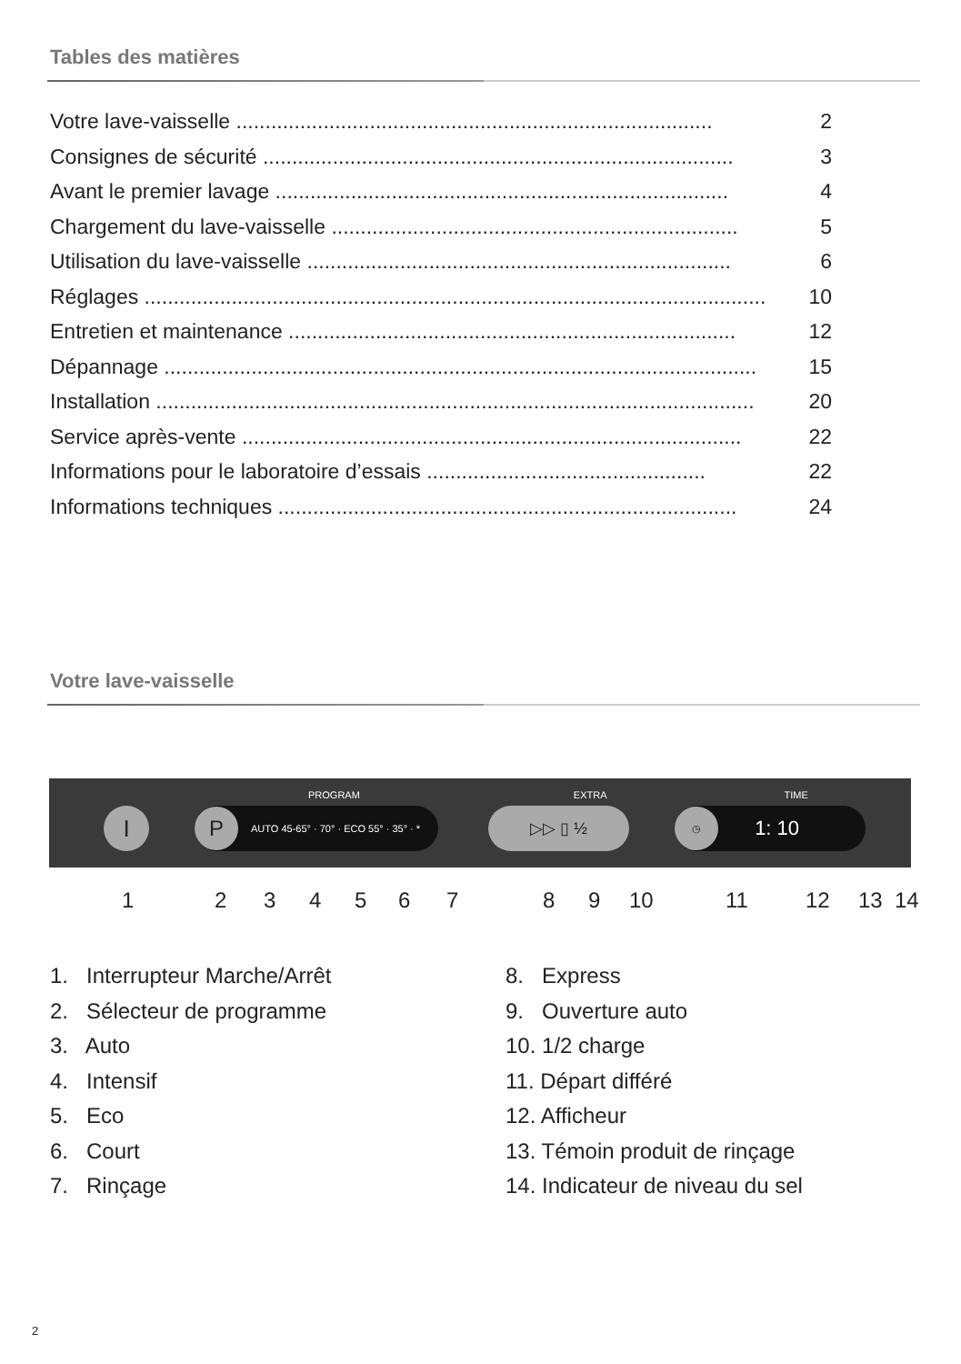Tables des matières
Votre lave-vaisselle .................................................................................. 2
Consignes de sécurité ................................................................................. 3
Avant le premier lavage .............................................................................. 4
Chargement du lave-vaisselle ...................................................................... 5
Utilisation du lave-vaisselle ......................................................................... 6
Réglages ........................................................................................................... 10
Entretien et maintenance ............................................................................. 12
Dépannage ...................................................................................................... 15
Installation ....................................................................................................... 20
Service après-vente ...................................................................................... 22
Informations pour le laboratoire d’essais ................................................ 22
Informations techniques ............................................................................... 24
Votre lave-vaisselle
PROGRAM EXTRA TIME
I P AUTO 45-65° · 70° · ECO 55° · 35° · * ▷▷ ▯ ½ ◷ 1: 10
1 2 3 4 5 6 7 8 9 10 11 12 13 14
1. Interrupteur Marche/Arrêt
2. Sélecteur de programme
3. Auto
4. Intensif
5. Eco
6. Court
7. Rinçage
8. Express
9. Ouverture auto
10. 1/2 charge
11. Départ différé
12. Afficheur
13. Témoin produit de rinçage
14. Indicateur de niveau du sel
2